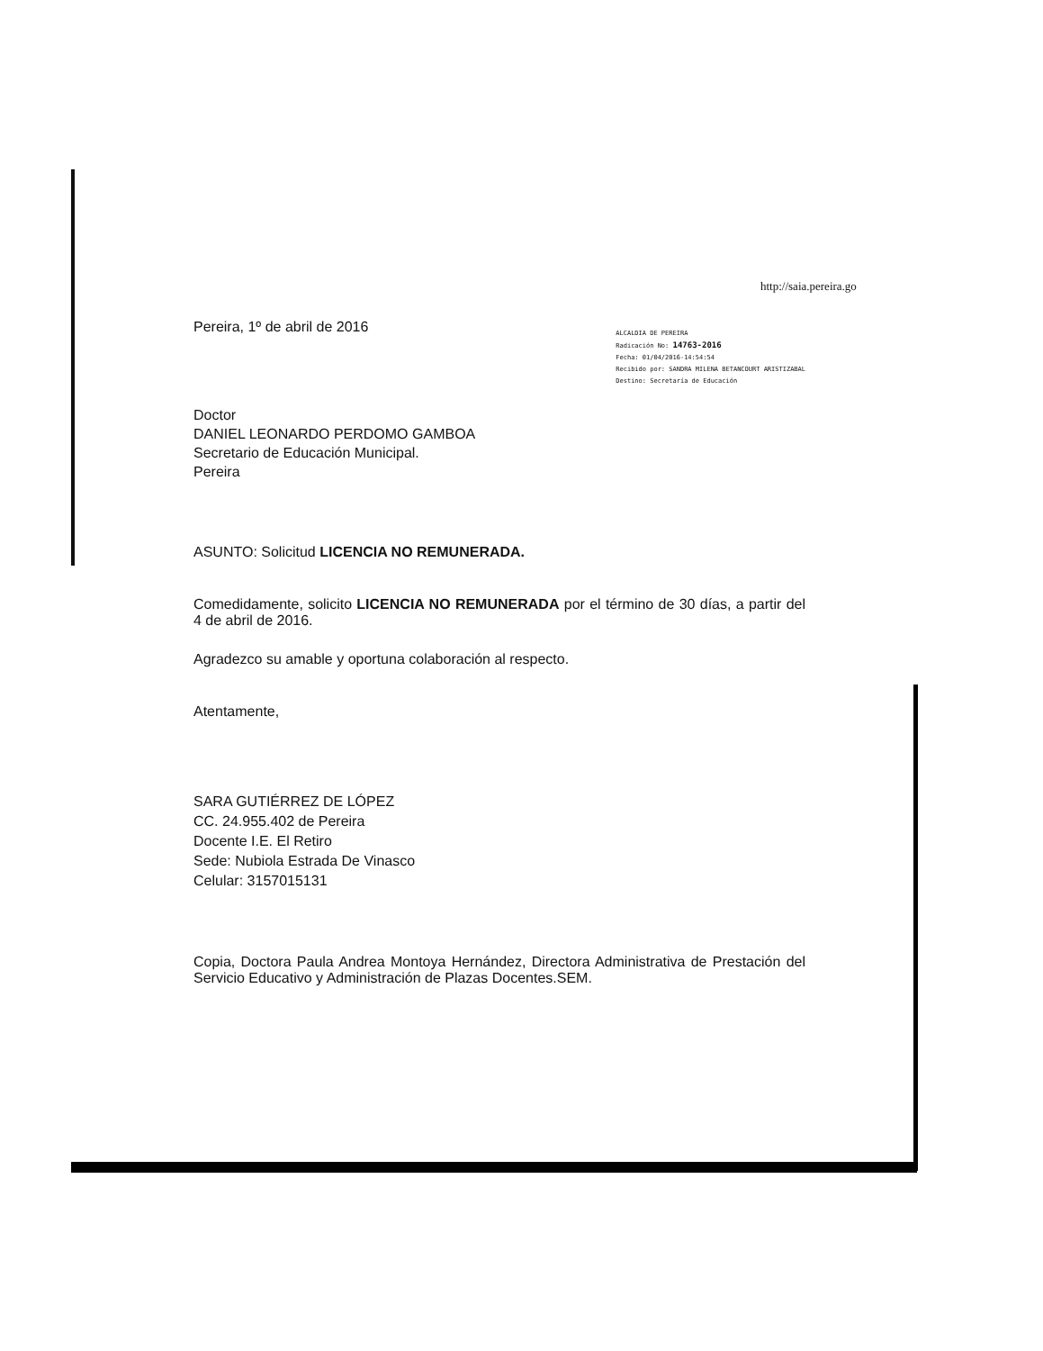http://saia.pereira.go
Pereira, 1º de abril de 2016
ALCALDIA DE PEREIRA
Radicación No: 14763-2016
Fecha: 01/04/2016-14:54:54
Recibido por: SANDRA MILENA BETANCOURT ARISTIZABAL
Destino: Secretaría de Educación
Doctor
DANIEL LEONARDO PERDOMO GAMBOA
Secretario de Educación Municipal.
Pereira
ASUNTO: Solicitud LICENCIA NO REMUNERADA.
Comedidamente, solicito LICENCIA NO REMUNERADA por el término de 30 días, a partir del 4 de abril de 2016.
Agradezco su amable y oportuna colaboración al respecto.
Atentamente,
SARA GUTIÉRREZ DE LÓPEZ
CC. 24.955.402 de Pereira
Docente I.E. El Retiro
Sede: Nubiola Estrada De Vinasco
Celular: 3157015131
Copia, Doctora Paula Andrea Montoya Hernández, Directora Administrativa de Prestación del Servicio Educativo y Administración de Plazas Docentes.SEM.